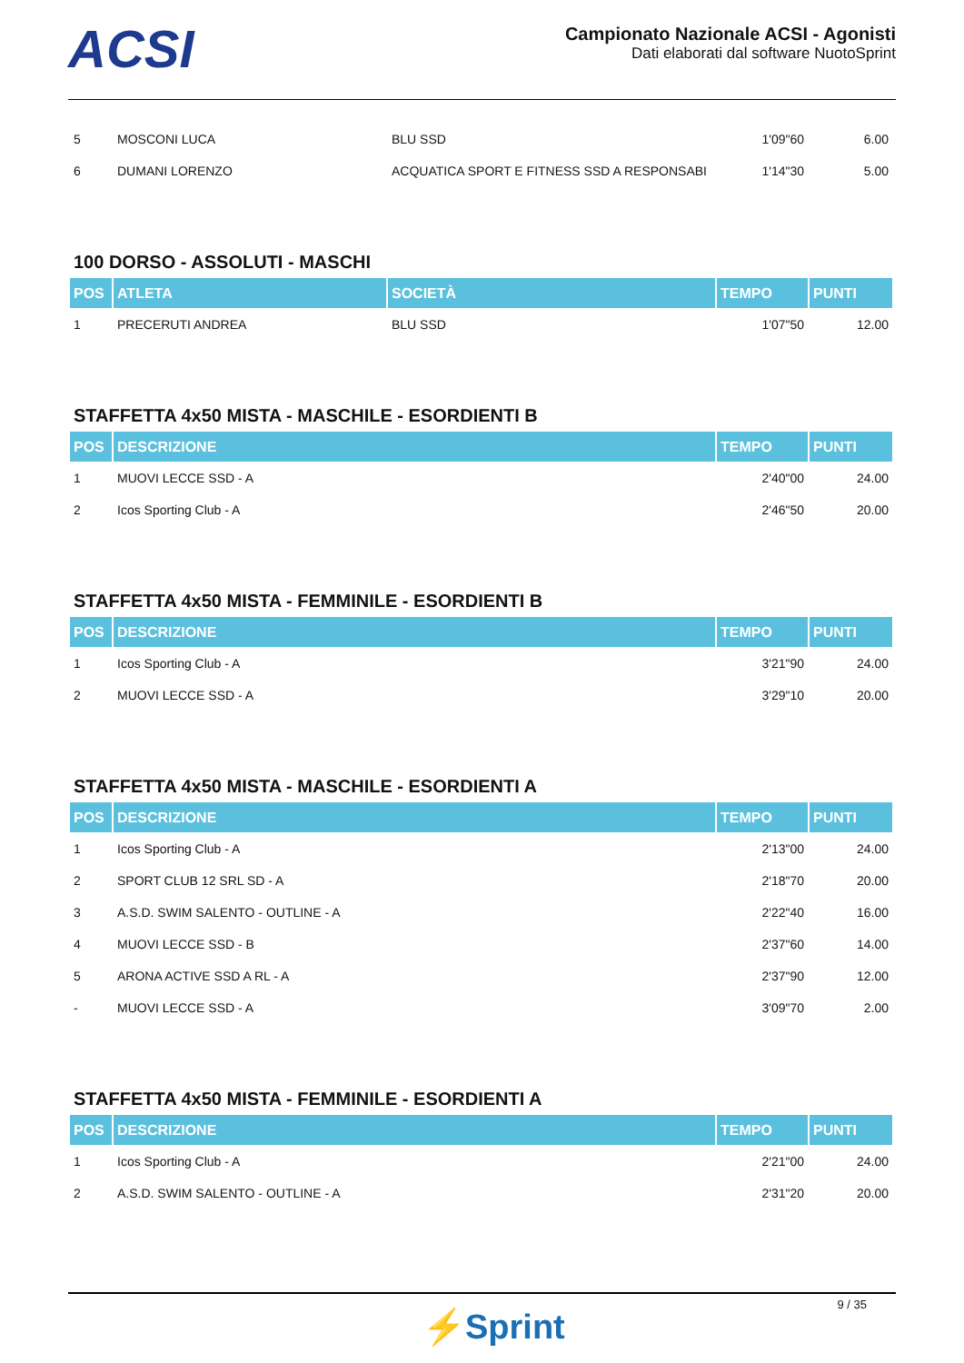ACSI
Campionato Nazionale ACSI - Agonisti
Dati elaborati dal software NuotoSprint
| 5 | MOSCONI LUCA | BLU SSD | 1'09"60 | 6.00 |
| 6 | DUMANI LORENZO | ACQUATICA SPORT E FITNESS SSD A RESPONSABI | 1'14"30 | 5.00 |
100 DORSO - ASSOLUTI - MASCHI
| POS | ATLETA | SOCIETÀ | TEMPO | PUNTI |
| --- | --- | --- | --- | --- |
| 1 | PRECERUTI ANDREA | BLU SSD | 1'07"50 | 12.00 |
STAFFETTA 4x50 MISTA - MASCHILE - ESORDIENTI B
| POS | DESCRIZIONE | TEMPO | PUNTI |
| --- | --- | --- | --- |
| 1 | MUOVI LECCE SSD - A | 2'40"00 | 24.00 |
| 2 | Icos Sporting Club - A | 2'46"50 | 20.00 |
STAFFETTA 4x50 MISTA - FEMMINILE - ESORDIENTI B
| POS | DESCRIZIONE | TEMPO | PUNTI |
| --- | --- | --- | --- |
| 1 | Icos Sporting Club - A | 3'21"90 | 24.00 |
| 2 | MUOVI LECCE SSD - A | 3'29"10 | 20.00 |
STAFFETTA 4x50 MISTA - MASCHILE - ESORDIENTI A
| POS | DESCRIZIONE | TEMPO | PUNTI |
| --- | --- | --- | --- |
| 1 | Icos Sporting Club - A | 2'13"00 | 24.00 |
| 2 | SPORT CLUB 12 SRL SD - A | 2'18"70 | 20.00 |
| 3 | A.S.D. SWIM SALENTO - OUTLINE - A | 2'22"40 | 16.00 |
| 4 | MUOVI LECCE SSD - B | 2'37"60 | 14.00 |
| 5 | ARONA ACTIVE SSD A RL - A | 2'37"90 | 12.00 |
| - | MUOVI LECCE SSD - A | 3'09"70 | 2.00 |
STAFFETTA 4x50 MISTA - FEMMINILE - ESORDIENTI A
| POS | DESCRIZIONE | TEMPO | PUNTI |
| --- | --- | --- | --- |
| 1 | Icos Sporting Club - A | 2'21"00 | 24.00 |
| 2 | A.S.D. SWIM SALENTO - OUTLINE - A | 2'31"20 | 20.00 |
9 / 35
⚡Sprint